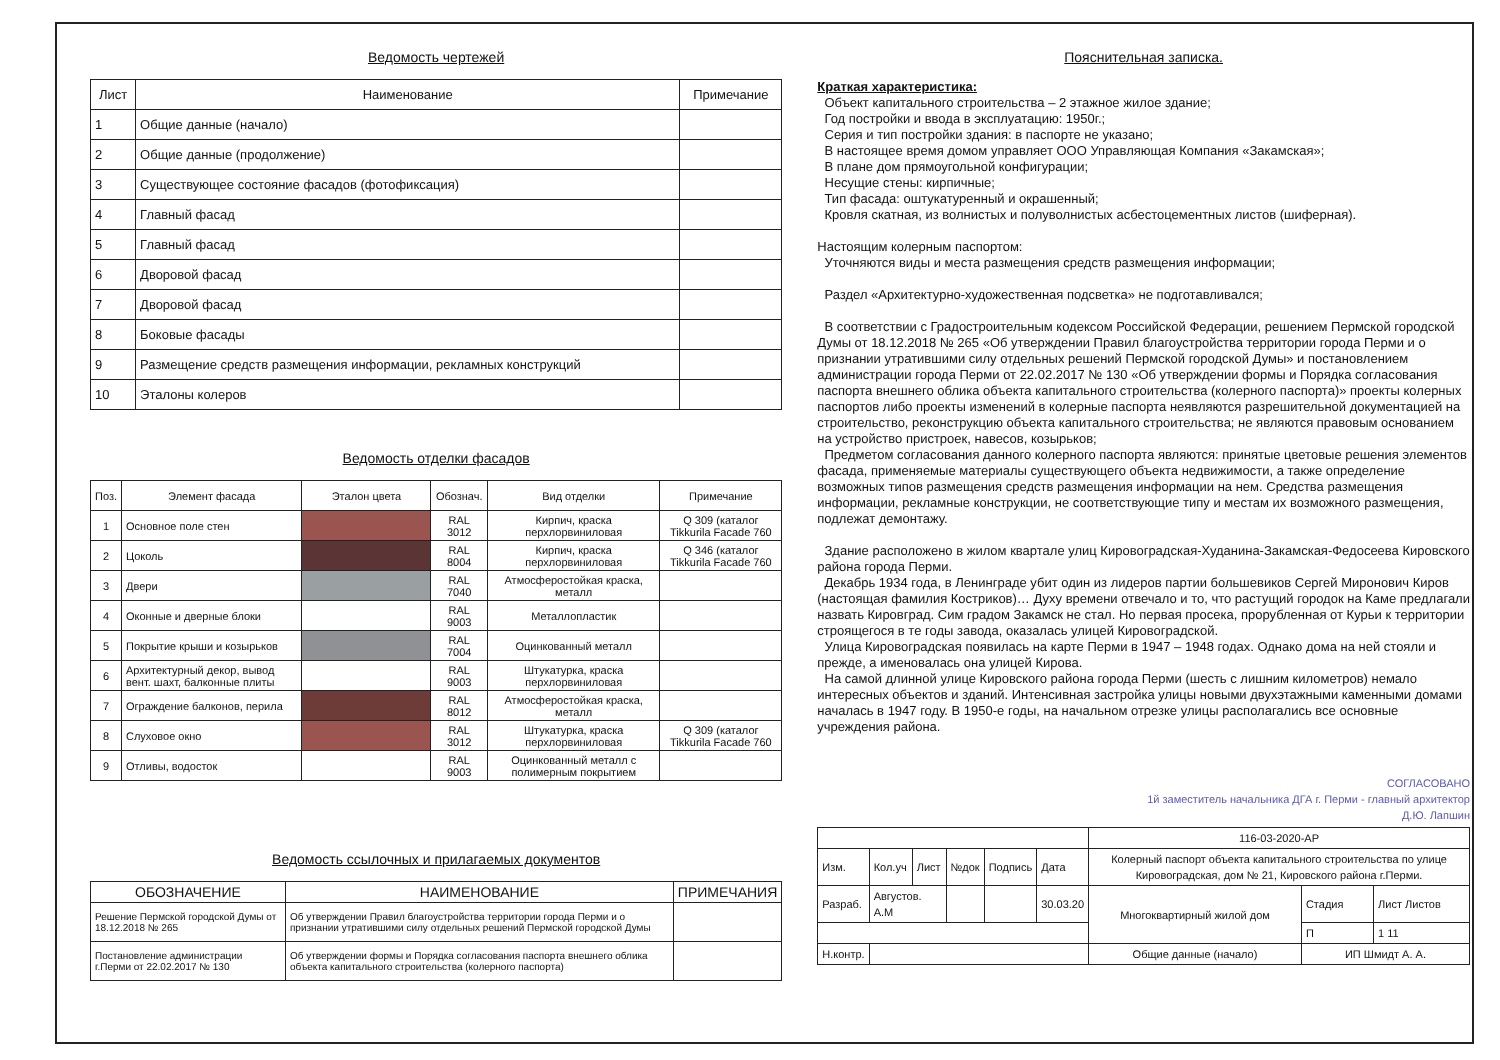Ведомость чертежей
| Лист | Наименование | Примечание |
| --- | --- | --- |
| 1 | Общие данные (начало) | |
| 2 | Общие данные (продолжение) | |
| 3 | Существующее состояние фасадов (фотофиксация) | |
| 4 | Главный фасад | |
| 5 | Главный фасад | |
| 6 | Дворовой фасад | |
| 7 | Дворовой фасад | |
| 8 | Боковые фасады | |
| 9 | Размещение средств размещения информации, рекламных конструкций | |
| 10 | Эталоны колеров | |
Ведомость отделки фасадов
| Поз. | Элемент фасада | Эталон цвета | Обознач. | Вид отделки | Примечание |
| 1 | Основное поле стен | | RAL 3012 | Кирпич, краска перхлорвиниловая | Q 309 (каталог Tikkurila Facade 760 |
| 2 | Цоколь | | RAL 8004 | Кирпич, краска перхлорвиниловая | Q 346 (каталог Tikkurila Facade 760 |
| 3 | Двери | | RAL 7040 | Атмосферостойкая краска, металл | |
| 4 | Оконные и дверные блоки | | RAL 9003 | Металлопластик | |
| 5 | Покрытие крыши и козырьков | | RAL 7004 | Оцинкованный металл | |
| 6 | Архитектурный декор, вывод вент. шахт, балконные плиты | | RAL 9003 | Штукатурка, краска перхлорвиниловая | |
| 7 | Ограждение балконов, перила | | RAL 8012 | Атмосферостойкая краска, металл | |
| 8 | Слуховое окно | | RAL 3012 | Штукатурка, краска перхлорвиниловая | Q 309 (каталог Tikkurila Facade 760 |
| 9 | Отливы, водосток | | RAL 9003 | Оцинкованный металл с полимерным покрытием | |
Ведомость ссылочных и прилагаемых документов
| ОБОЗНАЧЕНИЕ | НАИМЕНОВАНИЕ | ПРИМЕЧАНИЯ |
| --- | --- | --- |
| Решение Пермской городской Думы от 18.12.2018 № 265 | Об утверждении Правил благоустройства территории города Перми и о признании утратившими силу отдельных решений Пермской городской Думы | |
| Постановление администрации г.Перми от 22.02.2017 № 130 | Об утверждении формы и Порядка согласования паспорта внешнего облика объекта капитального строительства (колерного паспорта) | |
Пояснительная записка.
Краткая характеристика:
Объект капитального строительства – 2 этажное жилое здание;
Год постройки и ввода в эксплуатацию: 1950г.;
Серия и тип постройки здания: в паспорте не указано;
В настоящее время домом управляет ООО Управляющая Компания «Закамская»;
В плане дом прямоугольной конфигурации;
Несущие стены: кирпичные;
Тип фасада: оштукатуренный и окрашенный;
Кровля скатная, из волнистых и полуволнистых асбестоцементных листов (шиферная).
Настоящим колерным паспортом:
Уточняются виды и места размещения средств размещения информации;
Раздел «Архитектурно-художественная подсветка» не подготавливался;
В соответствии с Градостроительным кодексом Российской Федерации, решением Пермской городской Думы от 18.12.2018 № 265 «Об утверждении Правил благоустройства территории города Перми и о признании утратившими силу отдельных решений Пермской городской Думы» и постановлением администрации города Перми от 22.02.2017 № 130 «Об утверждении формы и Порядка согласования паспорта внешнего облика объекта капитального строительства (колерного паспорта)» проекты колерных паспортов либо проекты изменений в колерные паспорта неявляются разрешительной документацией на строительство, реконструкцию объекта капитального строительства; не являются правовым основанием на устройство пристроек, навесов, козырьков;
Предметом согласования данного колерного паспорта являются: принятые цветовые решения элементов фасада, применяемые материалы существующего объекта недвижимости, а также определение возможных типов размещения средств размещения информации на нем. Средства размещения информации, рекламные конструкции, не соответствующие типу и местам их возможного размещения, подлежат демонтажу.
Здание расположено в жилом квартале улиц Кировоградская-Худанина-Закамская-Федосеева Кировского района города Перми.
Декабрь 1934 года, в Ленинграде убит один из лидеров партии большевиков Сергей Миронович Киров (настоящая фамилия Костриков)… Духу времени отвечало и то, что растущий городок на Каме предлагали назвать Кировград. Сим градом Закамск не стал. Но первая просека, прорубленная от Курьи к территории строящегося в те годы завода, оказалась улицей Кировоградской.
Улица Кировоградская появилась на карте Перми в 1947 – 1948 годах. Однако дома на ней стояли и прежде, а именовалась она улицей Кирова.
На самой длинной улице Кировского района города Перми (шесть с лишним километров) немало интересных объектов и зданий. Интенсивная застройка улицы новыми двухэтажными каменными домами началась в 1947 году. В 1950-е годы, на начальном отрезке улицы располагались все основные учреждения района.
СОГЛАСОВАНО
1й заместитель начальника ДГА г. Перми - главный архитектор
Д.Ю. Лапшин
| | | | | | | 116-03-2020-АР | | |
| Изм. | Кол.уч | Лист | №док | Подпись | Дата | Колерный паспорт объекта капитального строительства по улице Кировоградская, дом № 21, Кировского района г.Перми. | | |
| Разраб. | Августов. А.М | | | | 30.03.20 | Многоквартирный жилой дом | Стадия | Лист Листов |
| | | | | | | | П | 1 11 |
| Н.контр. | | | | | | Общие данные (начало) | ИП Шмидт А. А. | |